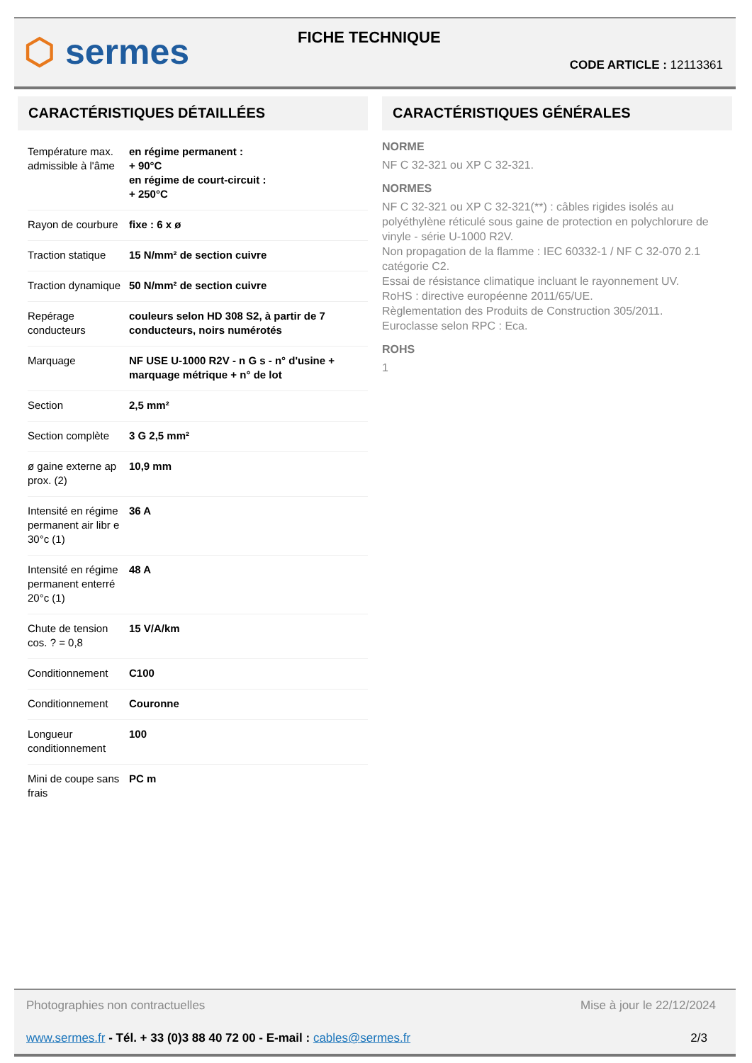⬡ sermes FICHE TECHNIQUE
CODE ARTICLE : 12113361
CARACTÉRISTIQUES DÉTAILLÉES
| Température max. admissible à l'âme | en régime permanent : + 90°C en régime de court-circuit : + 250°C |
| Rayon de courbure | fixe : 6 x ø |
| Traction statique | 15 N/mm² de section cuivre |
| Traction dynamique | 50 N/mm² de section cuivre |
| Repérage conducteurs | couleurs selon HD 308 S2, à partir de 7 conducteurs, noirs numérotés |
| Marquage | NF USE U-1000 R2V - n G s - n° d'usine + marquage métrique + n° de lot |
| Section | 2,5 mm² |
| Section complète | 3 G 2,5 mm² |
| ø gaine externe ap prox. (2) | 10,9 mm |
| Intensité en régime permanent air libr e 30°c (1) | 36 A |
| Intensité en régime permanent enterré 20°c (1) | 48 A |
| Chute de tension cos. ? = 0,8 | 15 V/A/km |
| Conditionnement | C100 |
| Conditionnement | Couronne |
| Longueur conditionnement | 100 |
| Mini de coupe sans frais | PC m |
CARACTÉRISTIQUES GÉNÉRALES
NORME
NF C 32-321 ou XP C 32-321.
NORMES
NF C 32-321 ou XP C 32-321(**) : câbles rigides isolés au polyéthylène réticulé sous gaine de protection en polychlorure de vinyle - série U-1000 R2V.
Non propagation de la flamme : IEC 60332-1 / NF C 32-070 2.1 catégorie C2.
Essai de résistance climatique incluant le rayonnement UV.
RoHS : directive européenne 2011/65/UE.
Règlementation des Produits de Construction 305/2011.
Euroclasse selon RPC : Eca.
ROHS
1
Photographies non contractuelles Mise à jour le 22/12/2024
www.sermes.fr - Tél. + 33 (0)3 88 40 72 00 - E-mail : cables@sermes.fr 2/3